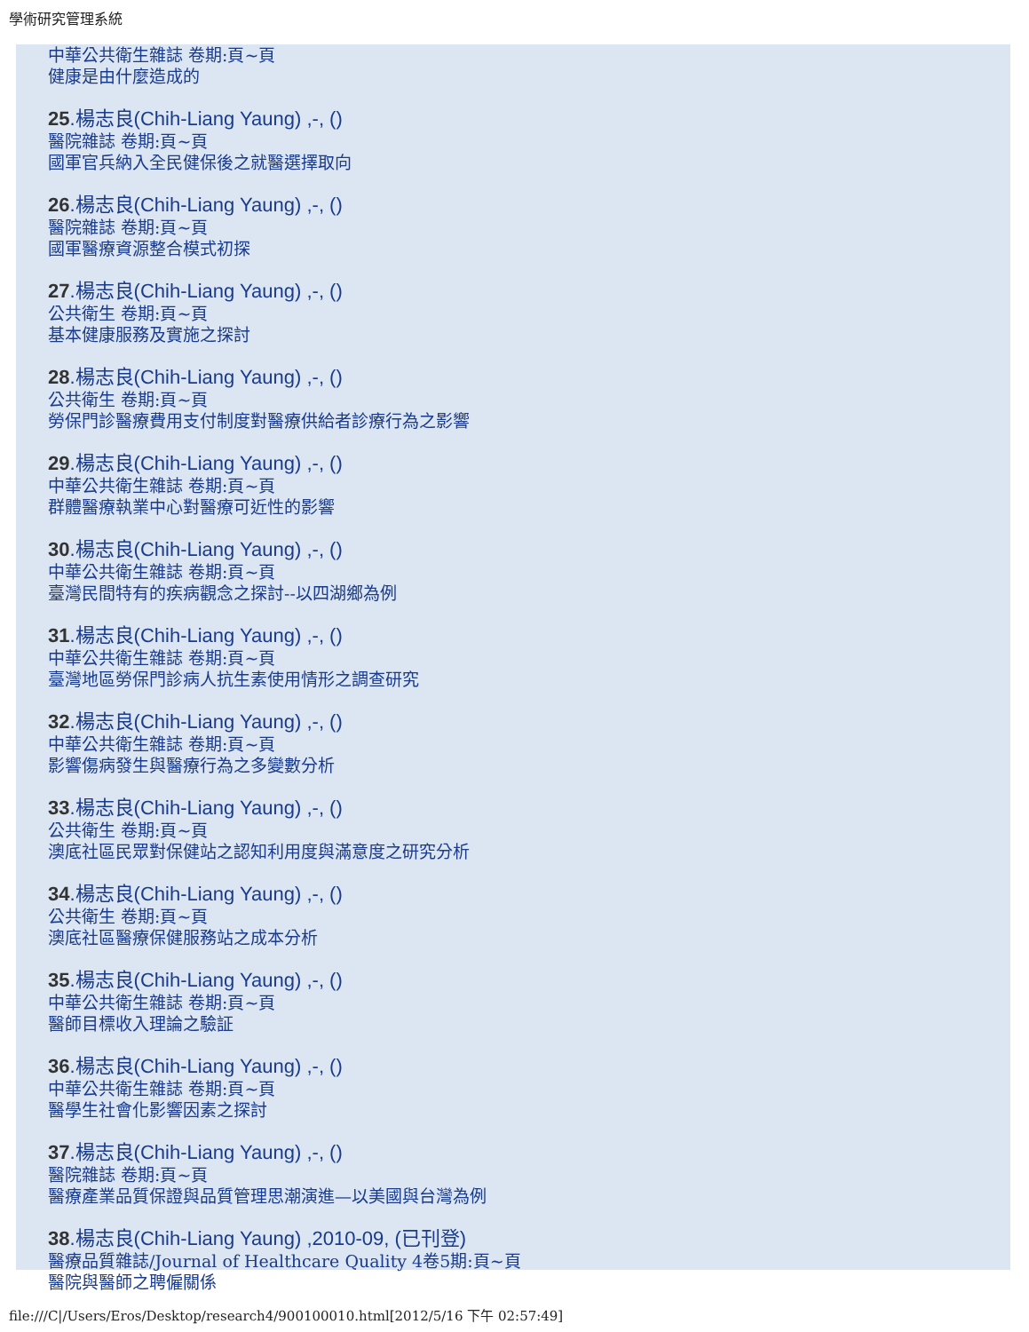學術研究管理系統
中華公共衛生雜誌 卷期:頁~頁
健康是由什麼造成的
25.楊志良(Chih-Liang Yaung) ,-, ()
醫院雜誌 卷期:頁~頁
國軍官兵納入全民健保後之就醫選擇取向
26.楊志良(Chih-Liang Yaung) ,-, ()
醫院雜誌 卷期:頁~頁
國軍醫療資源整合模式初探
27.楊志良(Chih-Liang Yaung) ,-, ()
公共衛生 卷期:頁~頁
基本健康服務及實施之探討
28.楊志良(Chih-Liang Yaung) ,-, ()
公共衛生 卷期:頁~頁
勞保門診醫療費用支付制度對醫療供給者診療行為之影響
29.楊志良(Chih-Liang Yaung) ,-, ()
中華公共衛生雜誌 卷期:頁~頁
群體醫療執業中心對醫療可近性的影響
30.楊志良(Chih-Liang Yaung) ,-, ()
中華公共衛生雜誌 卷期:頁~頁
臺灣民間特有的疾病觀念之探討--以四湖鄉為例
31.楊志良(Chih-Liang Yaung) ,-, ()
中華公共衛生雜誌 卷期:頁~頁
臺灣地區勞保門診病人抗生素使用情形之調查研究
32.楊志良(Chih-Liang Yaung) ,-, ()
中華公共衛生雜誌 卷期:頁~頁
影響傷病發生與醫療行為之多變數分析
33.楊志良(Chih-Liang Yaung) ,-, ()
公共衛生 卷期:頁~頁
澳底社區民眾對保健站之認知利用度與滿意度之研究分析
34.楊志良(Chih-Liang Yaung) ,-, ()
公共衛生 卷期:頁~頁
澳底社區醫療保健服務站之成本分析
35.楊志良(Chih-Liang Yaung) ,-, ()
中華公共衛生雜誌 卷期:頁~頁
醫師目標收入理論之驗証
36.楊志良(Chih-Liang Yaung) ,-, ()
中華公共衛生雜誌 卷期:頁~頁
醫學生社會化影響因素之探討
37.楊志良(Chih-Liang Yaung) ,-, ()
醫院雜誌 卷期:頁~頁
醫療產業品質保證與品質管理思潮演進—以美國與台灣為例
38.楊志良(Chih-Liang Yaung) ,2010-09, (已刊登)
醫療品質雜誌/Journal of Healthcare Quality 4卷5期:頁~頁
醫院與醫師之聘僱關係
file:///C|/Users/Eros/Desktop/research4/900100010.html[2012/5/16 下午 02:57:49]